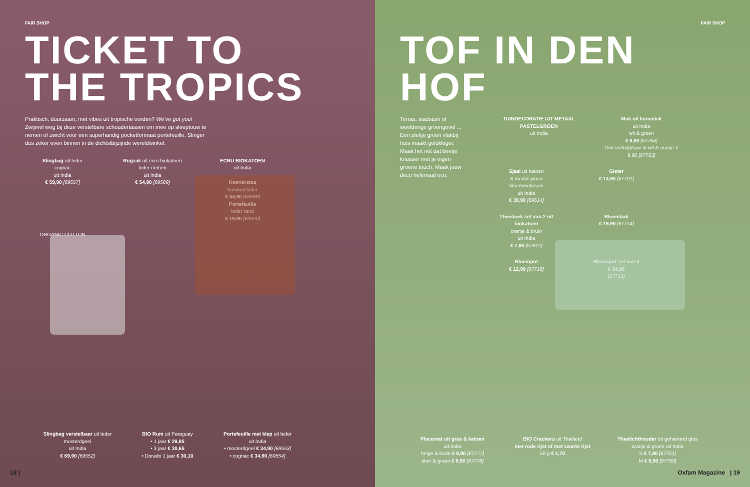FAIR SHOP
TICKET TO
THE TROPICS
Praktisch, duurzaam, met vibes uit tropische oorden? We've got you! Zwijmel weg bij deze verstelbare schoudertassen om mee op sleeptouw te nemen of zwicht voor een superhandig pocketformaat portefeuille. Slinger dus zeker even binnen in de dichtstbijzijnde wereldwinkel.
Slingbag uit leder
cognac
uit India
€ 59,90 [69557]
Rugzak uit écru biokatoen
leder riemen
uit India
€ 54,90 [69589]
ECRU BIOKATOEN
uit India
Koerierstas
handvat leder
€ 44,90 [69588]
Portefeuille
leder rand
€ 19,90 [69590]
ORGANIC COTTON
Slingbag verstelbaar uit leder
mosterdgeel
uit India
€ 69,90 [69552]
BIO Rum uit Paraguay
• 1 jaar € 29,85
• 3 jaar € 30,65
• Dorado 1 jaar € 30,10
Portefeuille met klep uit leder
uit India
• mosterdgeel € 34,90 [69553]
• cognac € 34,90 [69554]
18 |
FAIR SHOP
TOF IN DEN
HOF
Terras, stadstuin of weelderige groengevel ... Een plekje groen vlakbij huis maakt gelukkiger. Maak het nèt dat beetje knusser met je eigen groene touch. Maak jouw deco helemaal eco.
TUINDECORATIE UIT METAAL PASTELGROEN
uit India
Mok uit keramiek
uit India
wit & groen
€ 9,90 [67764]
Ook verkrijgbaar in wit & oranje € 9,90 [67763]
Sjaal uit katoen
& modal groen
bloemmotieven
uit India
€ 39,90 [69614]
Gieter
€ 14,90 [67701]
Theedoek set van 2 uit biokatoen
oranje & bruin
uit India
€ 7,90 [67812]
Bloembak
€ 19,90 [67714]
Bloempot
€ 12,90 [67718]
Bloempot set van 3
€ 24,90
[67713]
Placemat uit gras & katoen
uit India
beige & bruin € 9,90 [67777]
oker & groen € 9,90 [67778]
BIO Crackers uit Thailand
met rode rijst of met zwarte rijst
50 g € 1,70
Theelichthouder uit gehamerd glas
oranje & groen uit India
S € 7,90 [67751]
M € 9,90 [67750]
Oxfam Magazine | 19